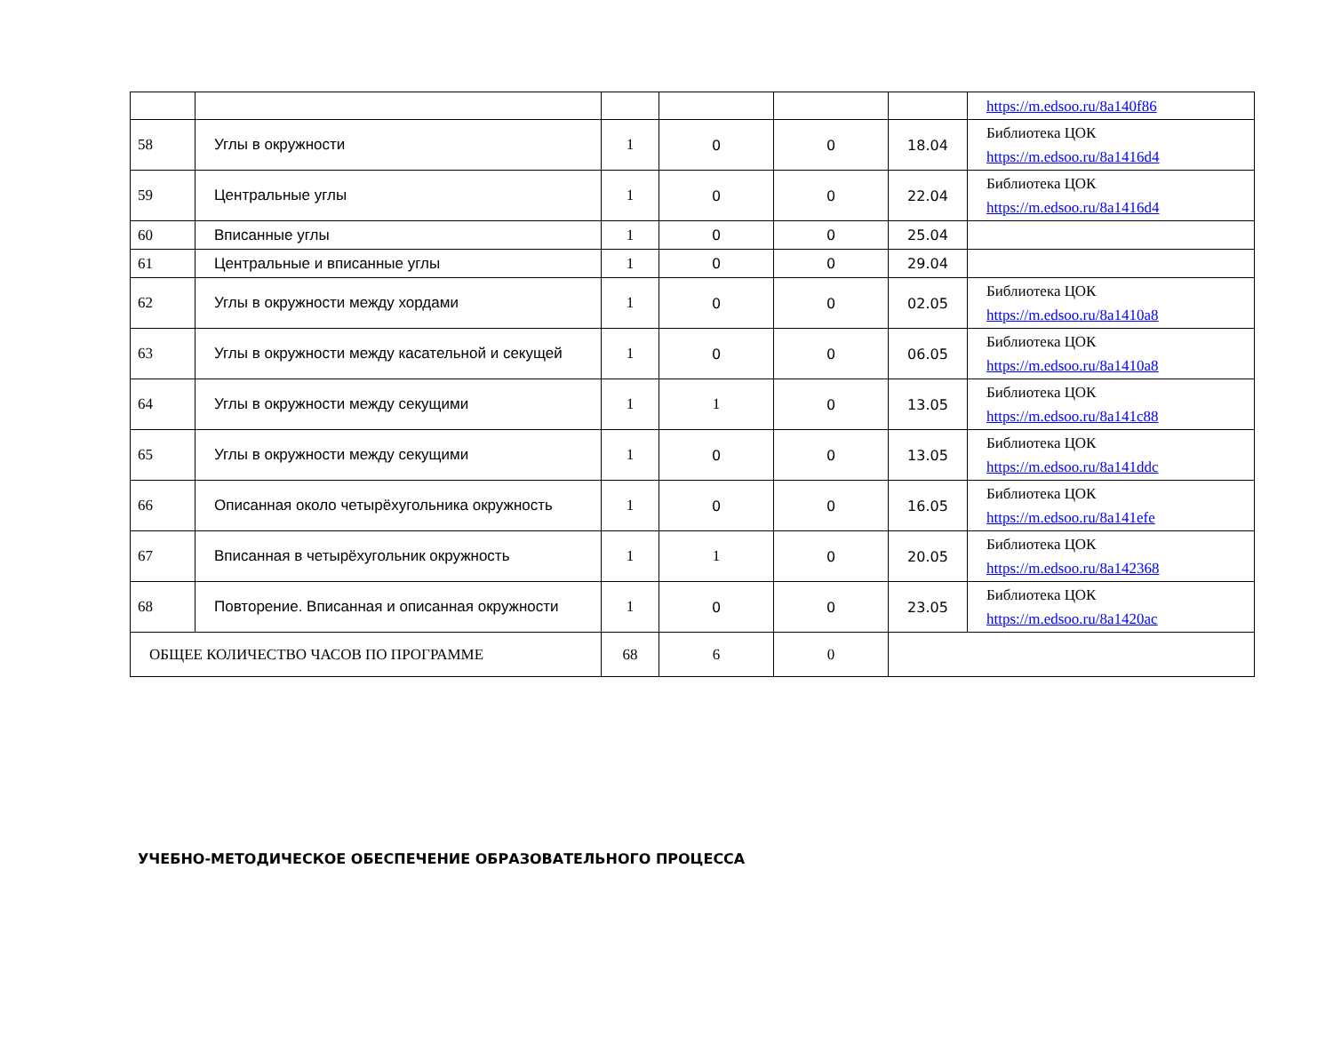| | | | | | | https://m.edsoo.ru/8a140f86 |
| 58 | Углы в окружности | 1 | 0 | 0 | 18.04 | Библиотека ЦОК https://m.edsoo.ru/8a1416d4 |
| 59 | Центральные углы | 1 | 0 | 0 | 22.04 | Библиотека ЦОК https://m.edsoo.ru/8a1416d4 |
| 60 | Вписанные углы | 1 | 0 | 0 | 25.04 | |
| 61 | Центральные и вписанные углы | 1 | 0 | 0 | 29.04 | |
| 62 | Углы в окружности между хордами | 1 | 0 | 0 | 02.05 | Библиотека ЦОК https://m.edsoo.ru/8a1410a8 |
| 63 | Углы в окружности между касательной и секущей | 1 | 0 | 0 | 06.05 | Библиотека ЦОК https://m.edsoo.ru/8a1410a8 |
| 64 | Углы в окружности между секущими | 1 | 1 | 0 | 13.05 | Библиотека ЦОК https://m.edsoo.ru/8a141c88 |
| 65 | Углы в окружности между секущими | 1 | 0 | 0 | 13.05 | Библиотека ЦОК https://m.edsoo.ru/8a141ddc |
| 66 | Описанная около четырёхугольника окружность | 1 | 0 | 0 | 16.05 | Библиотека ЦОК https://m.edsoo.ru/8a141efe |
| 67 | Вписанная в четырёхугольник окружность | 1 | 1 | 0 | 20.05 | Библиотека ЦОК https://m.edsoo.ru/8a142368 |
| 68 | Повторение. Вписанная и описанная окружности | 1 | 0 | 0 | 23.05 | Библиотека ЦОК https://m.edsoo.ru/8a1420ac |
| ОБЩЕЕ КОЛИЧЕСТВО ЧАСОВ ПО ПРОГРАММЕ | | 68 | 6 | 0 | | |
УЧЕБНО-МЕТОДИЧЕСКОЕ ОБЕСПЕЧЕНИЕ ОБРАЗОВАТЕЛЬНОГО ПРОЦЕССА